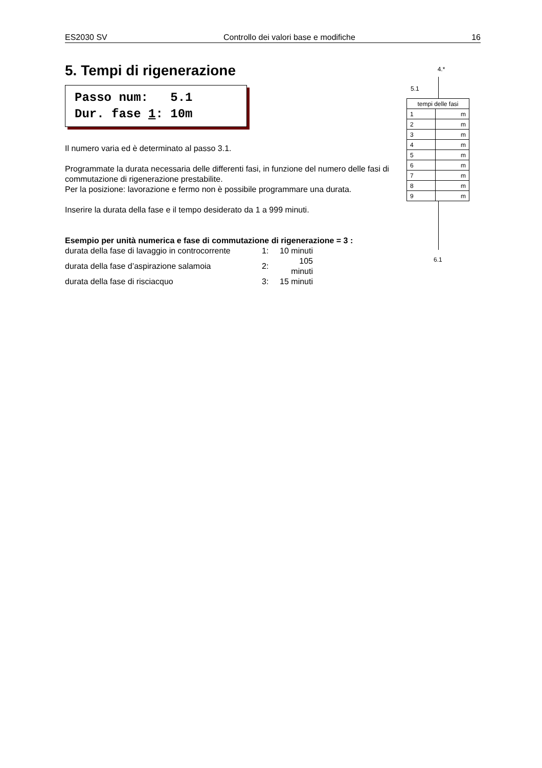ES2030 SV Controllo dei valori base e modifiche 16
5. Tempi di rigenerazione
Passo num: 5.1 Dur. fase 1: 10m
Il numero varia ed è determinato al passo 3.1.
Programmate la durata necessaria delle differenti fasi, in funzione del numero delle fasi di commutazione di rigenerazione prestabilite.
Per la posizione: lavorazione e fermo non è possibile programmare una durata.
Inserire la durata della fase e il tempo desiderato da 1 a 999 minuti.
Esempio per unità numerica e fase di commutazione di rigenerazione = 3 :
| durata della fase di lavaggio in controcorrente | 1: | 10 minuti |
| durata della fase d’aspirazione salamoia | 2: | 105 minuti |
| durata della fase di risciacquo | 3: | 15 minuti |
4.*
5.1
| tempi delle fasi | |
| 1 | m |
| 2 | m |
| 3 | m |
| 4 | m |
| 5 | m |
| 6 | m |
| 7 | m |
| 8 | m |
| 9 | m |
6.1